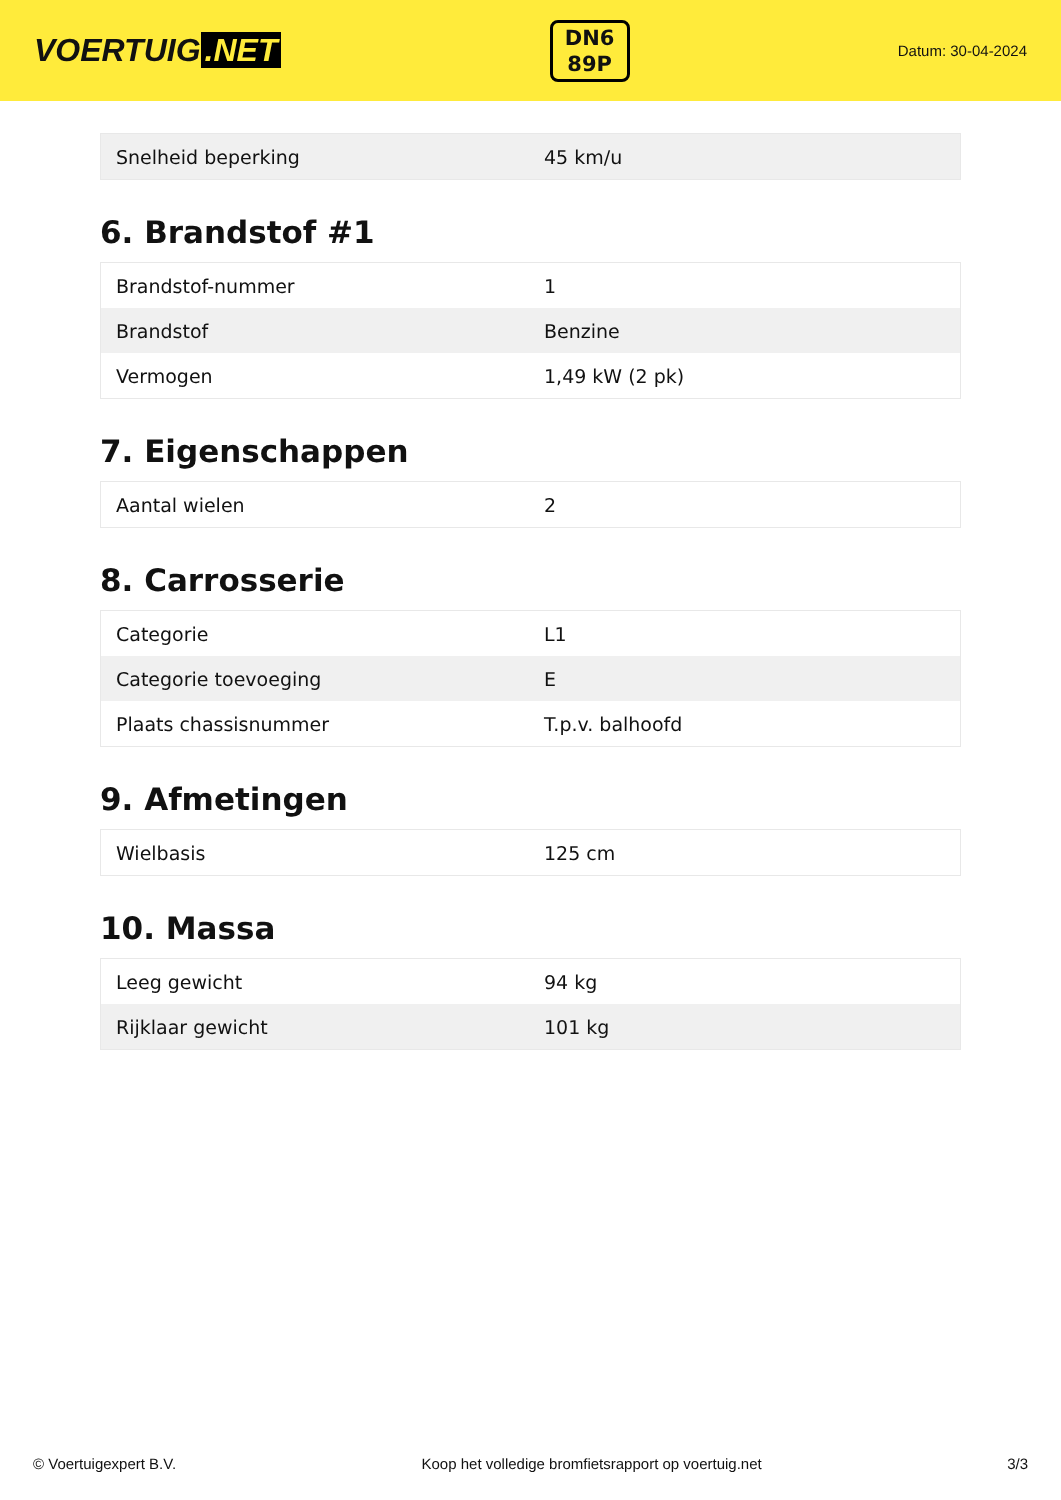VOERTUIG.NET
DN6
89P
Datum: 30-04-2024
| Snelheid beperking | 45 km/u |
6. Brandstof #1
| Brandstof-nummer | 1 |
| Brandstof | Benzine |
| Vermogen | 1,49 kW (2 pk) |
7. Eigenschappen
| Aantal wielen | 2 |
8. Carrosserie
| Categorie | L1 |
| Categorie toevoeging | E |
| Plaats chassisnummer | T.p.v. balhoofd |
9. Afmetingen
| Wielbasis | 125 cm |
10. Massa
| Leeg gewicht | 94 kg |
| Rijklaar gewicht | 101 kg |
© Voertuigexpert B.V. Koop het volledige bromfietsrapport op voertuig.net 3/3